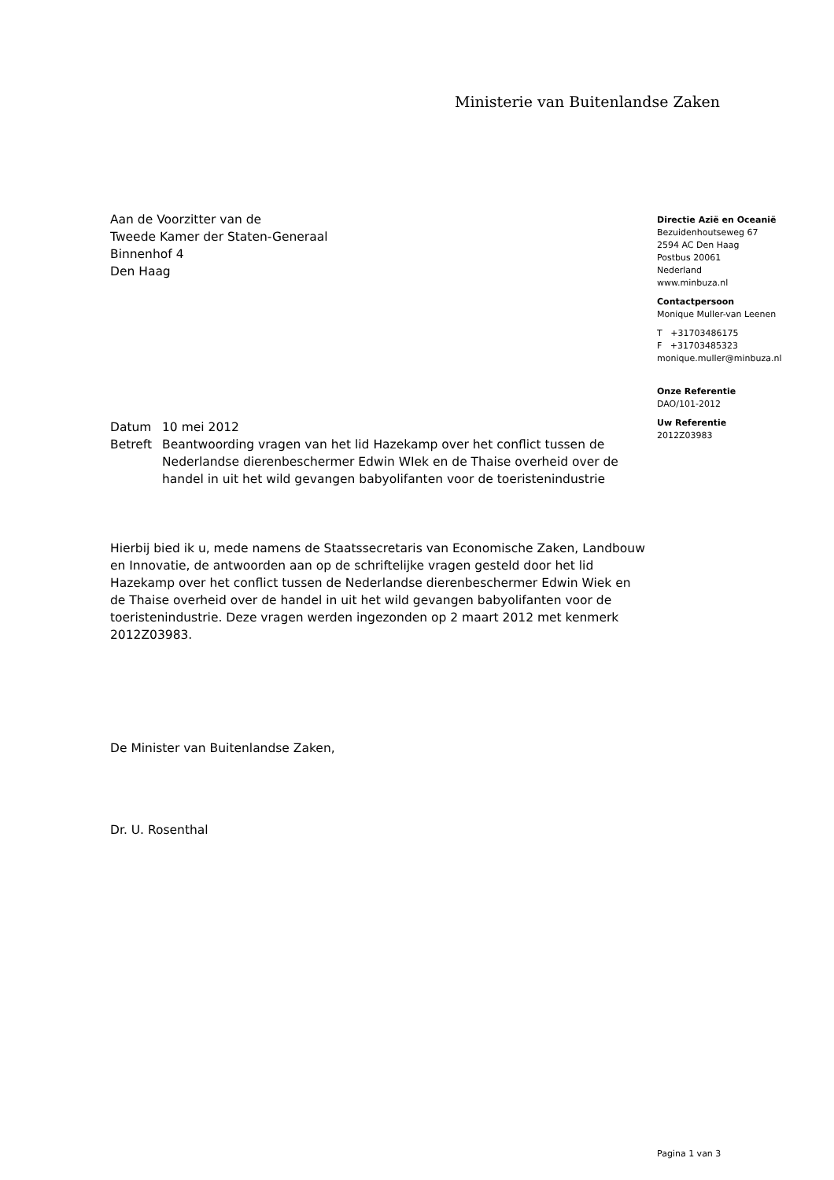Ministerie van Buitenlandse Zaken
Aan de Voorzitter van de
Tweede Kamer der Staten-Generaal
Binnenhof 4
Den Haag
| Datum | 10 mei 2012 |
| Betreft | Beantwoording vragen van het lid Hazekamp over het conflict tussen de Nederlandse dierenbeschermer Edwin WIek en de Thaise overheid over de handel in uit het wild gevangen babyolifanten voor de toeristenindustrie |
Hierbij bied ik u, mede namens de Staatssecretaris van Economische Zaken, Landbouw en Innovatie, de antwoorden aan op de schriftelijke vragen gesteld door het lid Hazekamp over het conflict tussen de Nederlandse dierenbeschermer Edwin Wiek en de Thaise overheid over de handel in uit het wild gevangen babyolifanten voor de toeristenindustrie. Deze vragen werden ingezonden op 2 maart 2012 met kenmerk 2012Z03983.
De Minister van Buitenlandse Zaken,
Dr. U. Rosenthal
Directie Azië en Oceanië
Bezuidenhoutseweg 67
2594 AC Den Haag
Postbus 20061
Nederland
www.minbuza.nl
Contactpersoon
Monique Muller-van Leenen
T +31703486175
F +31703485323
monique.muller@minbuza.nl
Onze Referentie
DAO/101-2012
Uw Referentie
2012Z03983
Pagina 1 van 3